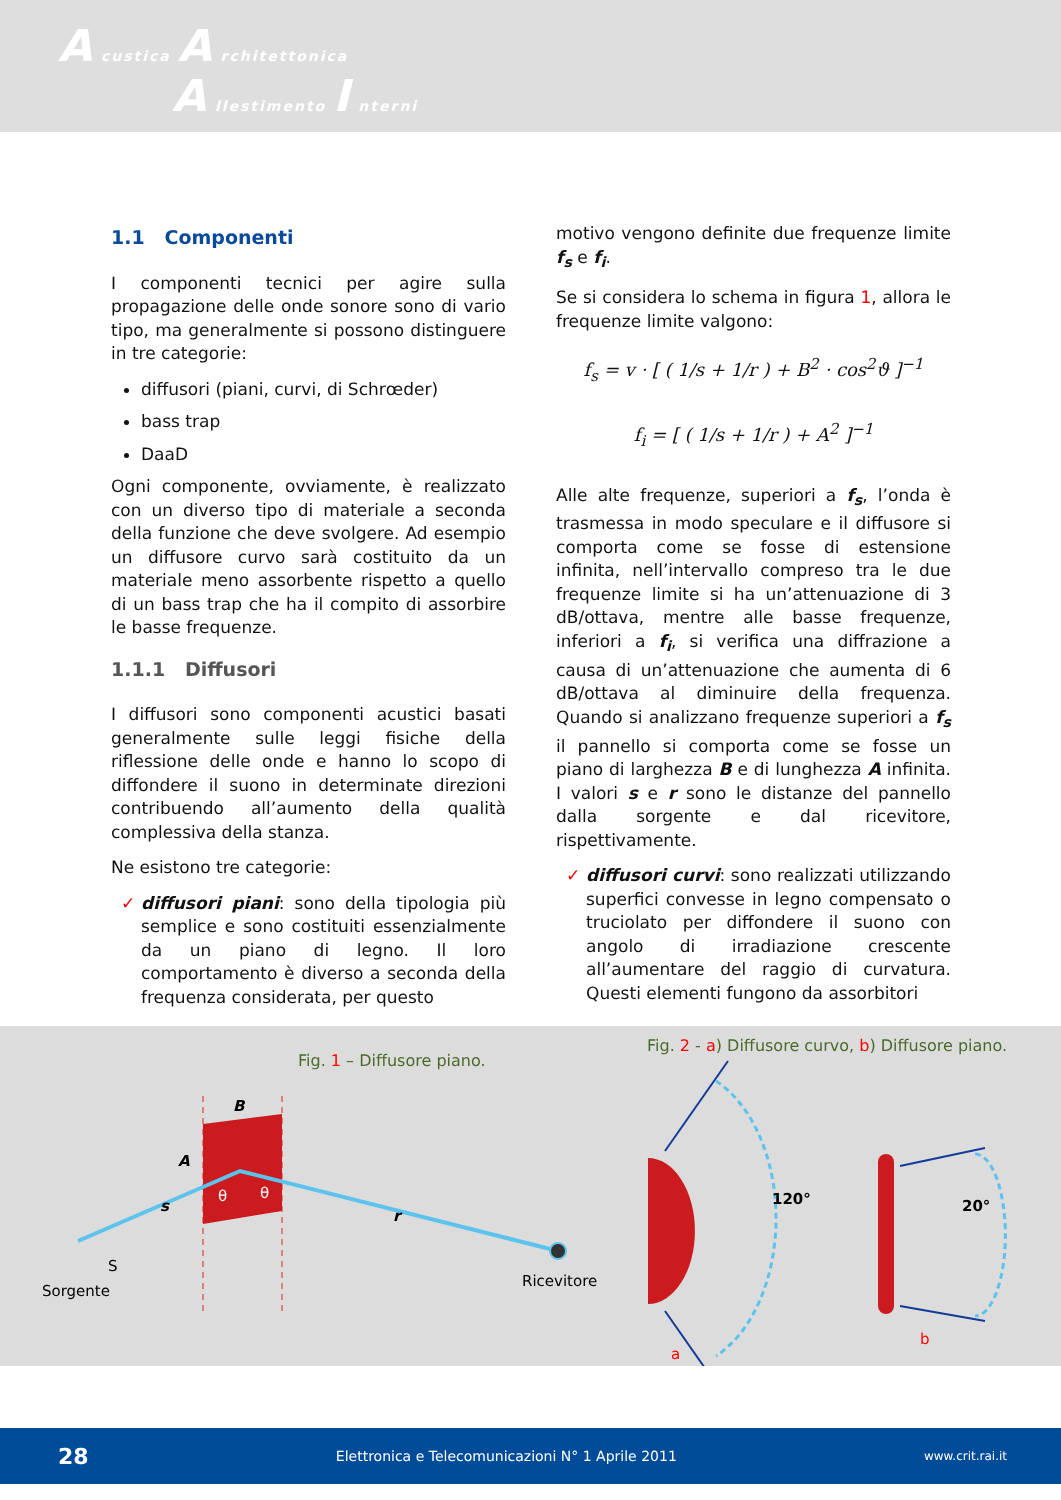A custica A rchitettonica
A llestimento I nterni
1.1 Componenti
I componenti tecnici per agire sulla propagazione delle onde sonore sono di vario tipo, ma generalmente si possono distinguere in tre categorie:
diffusori (piani, curvi, di Schrœder)
bass trap
DaaD
Ogni componente, ovviamente, è realizzato con un diverso tipo di materiale a seconda della funzione che deve svolgere. Ad esempio un diffusore curvo sarà costituito da un materiale meno assorbente rispetto a quello di un bass trap che ha il compito di assorbire le basse frequenze.
1.1.1 Diffusori
I diffusori sono componenti acustici basati generalmente sulle leggi fisiche della riflessione delle onde e hanno lo scopo di diffondere il suono in determinate direzioni contribuendo all’aumento della qualità complessiva della stanza.
Ne esistono tre categorie:
✓ diffusori piani: sono della tipologia più semplice e sono costituiti essenzialmente da un piano di legno. Il loro comportamento è diverso a seconda della frequenza considerata, per questo
motivo vengono definite due frequenze limite f<sub>s</sub> e f<sub>i</sub>.
Se si considera lo schema in figura 1, allora le frequenze limite valgono:
f<sub>s</sub> = v · [ ( 1/s + 1/r ) + B<sup>2</sup> · cos<sup>2</sup>ϑ ]<sup>−1</sup>
f<sub>i</sub> = [ ( 1/s + 1/r ) + A<sup>2</sup> ]<sup>−1</sup>
Alle alte frequenze, superiori a f<sub>s</sub>, l’onda è trasmessa in modo speculare e il diffusore si comporta come se fosse di estensione infinita, nell’intervallo compreso tra le due frequenze limite si ha un’attenuazione di 3 dB/ottava, mentre alle basse frequenze, inferiori a f<sub>i</sub>, si verifica una diffrazione a causa di un’attenuazione che aumenta di 6 dB/ottava al diminuire della frequenza. Quando si analizzano frequenze superiori a f<sub>s</sub> il pannello si comporta come se fosse un piano di larghezza B e di lunghezza A infinita. I valori s e r sono le distanze del pannello dalla sorgente e dal ricevitore, rispettivamente.
✓ diffusori curvi: sono realizzati utilizzando superfici convesse in legno compensato o truciolato per diffondere il suono con angolo di irradiazione crescente all’aumentare del raggio di curvatura. Questi elementi fungono da assorbitori
Fig. 1 – Diffusore piano.
Fig. 2 - a) Diffusore curvo, b) Diffusore piano.
B
A
s
r
θ
θ
S
Sorgente
Ricevitore
120°
a
20°
b
28 Elettronica e Telecomunicazioni N° 1 Aprile 2011 www.crit.rai.it